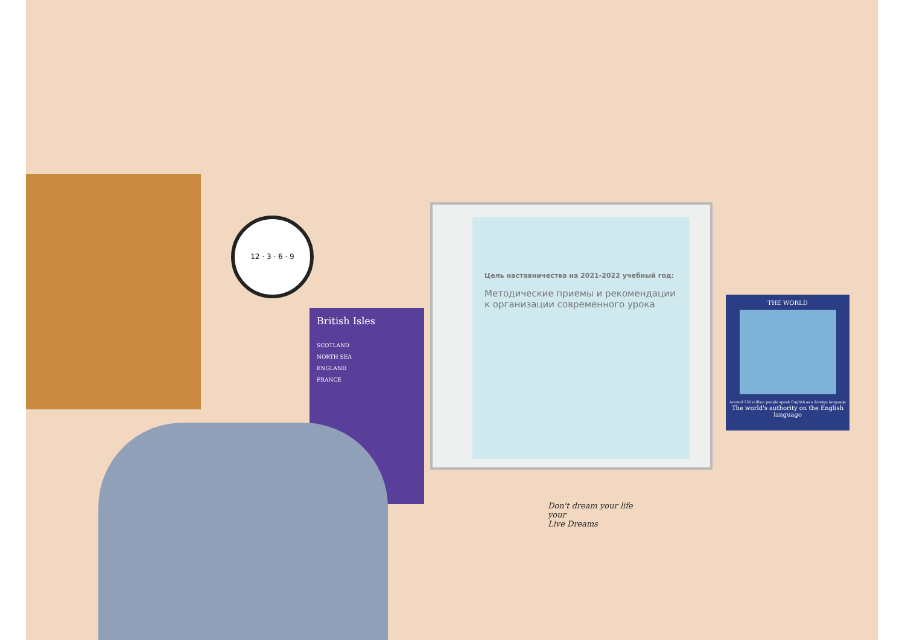12 · 3 · 6 · 9
British Isles
SCOTLAND
NORTH SEA
ENGLAND
FRANCE
Цель наставничества на 2021-2022 учебный год:
Методические приемы и рекомендации к организации современного урока
THE WORLD
Around 750 million people speak English as a foreign language
The world's authority on the English language
Don't dream your life
your
Live Dreams